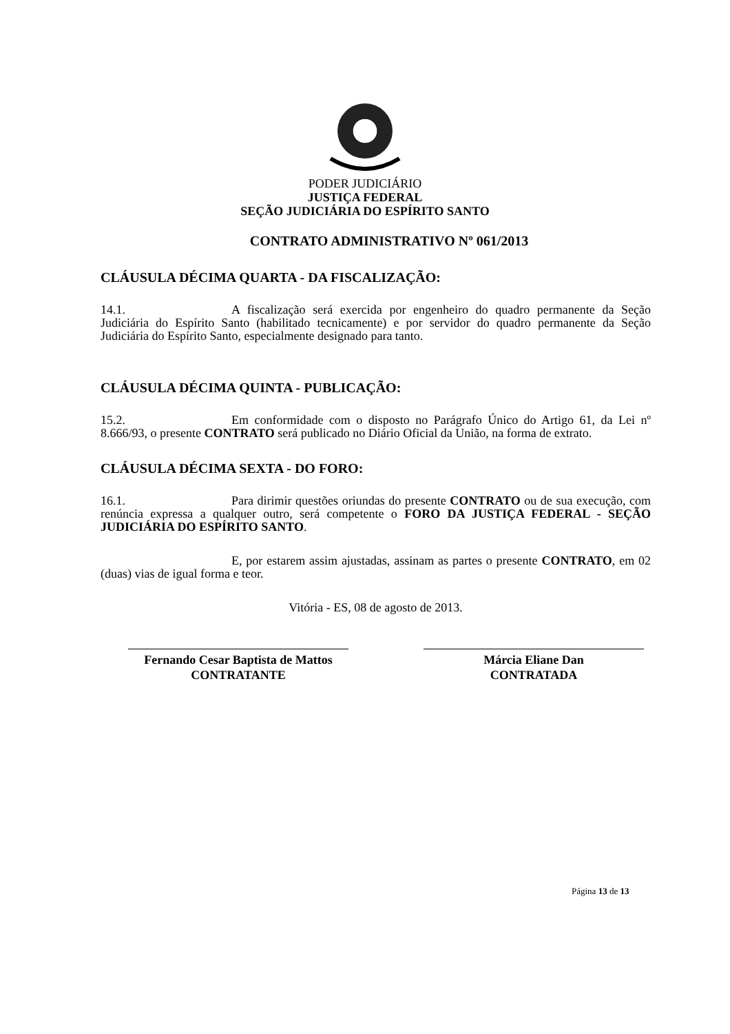PODER JUDICIÁRIO
JUSTIÇA FEDERAL
SEÇÃO JUDICIÁRIA DO ESPÍRITO SANTO
CONTRATO ADMINISTRATIVO Nº 061/2013
CLÁUSULA DÉCIMA QUARTA - DA FISCALIZAÇÃO:
14.1. A fiscalização será exercida por engenheiro do quadro permanente da Seção Judiciária do Espírito Santo (habilitado tecnicamente) e por servidor do quadro permanente da Seção Judiciária do Espírito Santo, especialmente designado para tanto.
CLÁUSULA DÉCIMA QUINTA - PUBLICAÇÃO:
15.2. Em conformidade com o disposto no Parágrafo Único do Artigo 61, da Lei nº 8.666/93, o presente CONTRATO será publicado no Diário Oficial da União, na forma de extrato.
CLÁUSULA DÉCIMA SEXTA - DO FORO:
16.1. Para dirimir questões oriundas do presente CONTRATO ou de sua execução, com renúncia expressa a qualquer outro, será competente o FORO DA JUSTIÇA FEDERAL - SEÇÃO JUDICIÁRIA DO ESPÍRITO SANTO.
E, por estarem assim ajustadas, assinam as partes o presente CONTRATO, em 02 (duas) vias de igual forma e teor.
Vitória - ES, 08 de agosto de 2013.
Fernando Cesar Baptista de Mattos
CONTRATANTE
Márcia Eliane Dan
CONTRATADA
Página 13 de 13